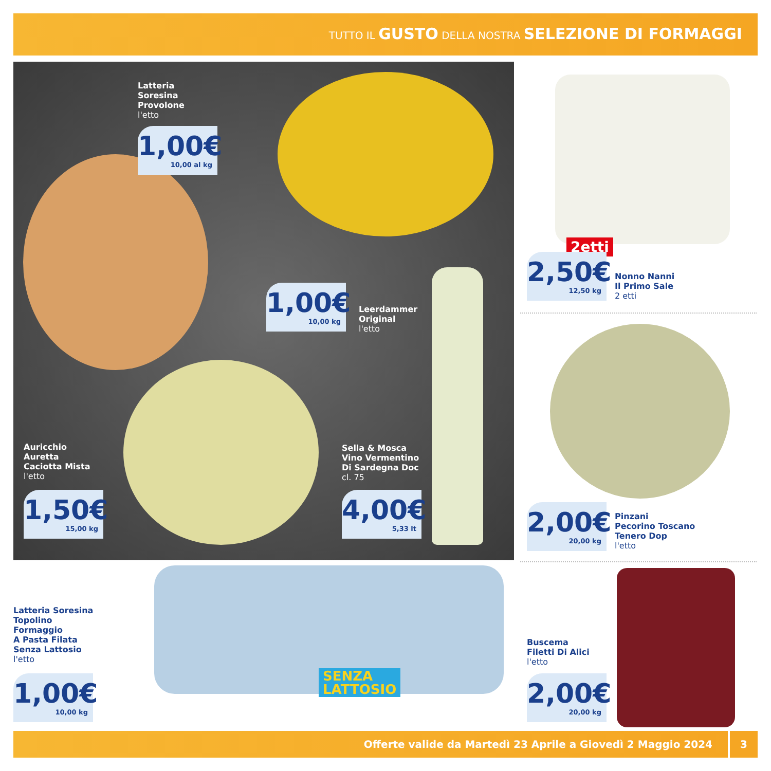TUTTO IL GUSTO DELLA NOSTRA SELEZIONE DI FORMAGGI
Latteria
Soresina
Provolone
l'etto
1,00€
10,00 al kg
1,00€
10,00 kg
Leerdammer
Original
l'etto
Auricchio
Auretta
Caciotta Mista
l'etto
1,50€
15,00 kg
Sella & Mosca
Vino Vermentino
Di Sardegna Doc
cl. 75
4,00€
5,33 lt
Latteria Soresina
Topolino
Formaggio
A Pasta Filata
Senza Lattosio
l'etto
SENZA
LATTOSIO
1,00€
10,00 kg
2etti
2,50€
12,50 kg
Nonno Nanni
Il Primo Sale
2 etti
2,00€
20,00 kg
Pinzani
Pecorino Toscano
Tenero Dop
l'etto
Buscema
Filetti Di Alici
l'etto
2,00€
20,00 kg
Offerte valide da Martedì 23 Aprile a Giovedì 2 Maggio 2024 3